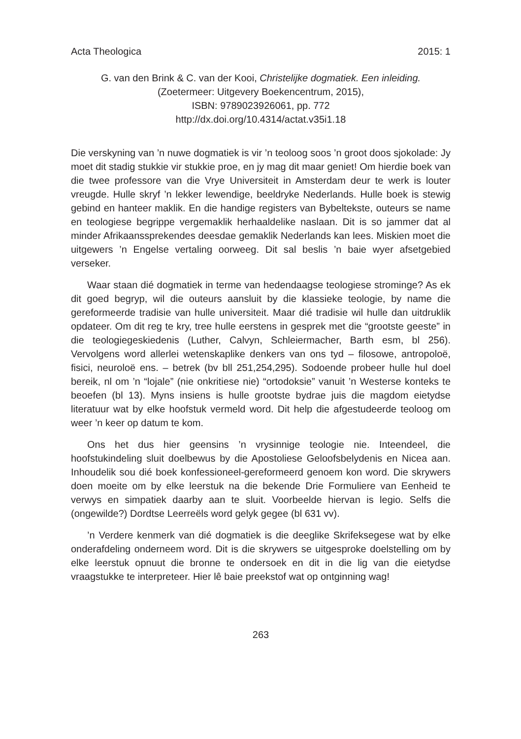Acta Theologica 2015: 1
G. van den Brink & C. van der Kooi, Christelijke dogmatiek. Een inleiding.
(Zoetermeer: Uitgevery Boekencentrum, 2015),
ISBN: 9789023926061, pp. 772
http://dx.doi.org/10.4314/actat.v35i1.18
Die verskyning van ’n nuwe dogmatiek is vir ’n teoloog soos ’n groot doos sjokolade: Jy moet dit stadig stukkie vir stukkie proe, en jy mag dit maar geniet! Om hierdie boek van die twee professore van die Vrye Universiteit in Amsterdam deur te werk is louter vreugde. Hulle skryf ’n lekker lewendige, beeldryke Nederlands. Hulle boek is stewig gebind en hanteer maklik. En die handige registers van Bybeltekste, outeurs se name en teologiese begrippe vergemaklik herhaaldelike naslaan. Dit is so jammer dat al minder Afrikaanssprekendes deesdae gemaklik Nederlands kan lees. Miskien moet die uitgewers ’n Engelse vertaling oorweeg. Dit sal beslis ’n baie wyer afsetgebied verseker.
Waar staan dié dogmatiek in terme van hedendaagse teologiese strominge? As ek dit goed begryp, wil die outeurs aansluit by die klassieke teologie, by name die gereformeerde tradisie van hulle universiteit. Maar dié tradisie wil hulle dan uitdruklik opdateer. Om dit reg te kry, tree hulle eerstens in gesprek met die “grootste geeste” in die teologiegeskiedenis (Luther, Calvyn, Schleiermacher, Barth esm, bl 256). Vervolgens word allerlei wetenskaplike denkers van ons tyd – filosowe, antropoloë, fisici, neuroloë ens. – betrek (bv bll 251,254,295). Sodoende probeer hulle hul doel bereik, nl om ’n “lojale” (nie onkritiese nie) “ortodoksie” vanuit ’n Westerse konteks te beoefen (bl 13). Myns insiens is hulle grootste bydrae juis die magdom eietydse literatuur wat by elke hoofstuk vermeld word. Dit help die afgestudeerde teoloog om weer ’n keer op datum te kom.
Ons het dus hier geensins ’n vrysinnige teologie nie. Inteendeel, die hoofstukindeling sluit doelbewus by die Apostoliese Geloofsbelydenis en Nicea aan. Inhoudelik sou dié boek konfessioneel-gereformeerd genoem kon word. Die skrywers doen moeite om by elke leerstuk na die bekende Drie Formuliere van Eenheid te verwys en simpatiek daarby aan te sluit. Voorbeelde hiervan is legio. Selfs die (ongewilde?) Dordtse Leerreëls word gelyk gegee (bl 631 vv).
’n Verdere kenmerk van dié dogmatiek is die deeglike Skrifeksegese wat by elke onderafdeling onderneem word. Dit is die skrywers se uitgesproke doelstelling om by elke leerstuk opnuut die bronne te ondersoek en dit in die lig van die eietydse vraagstukke te interpreteer. Hier lê baie preekstof wat op ontginning wag!
263